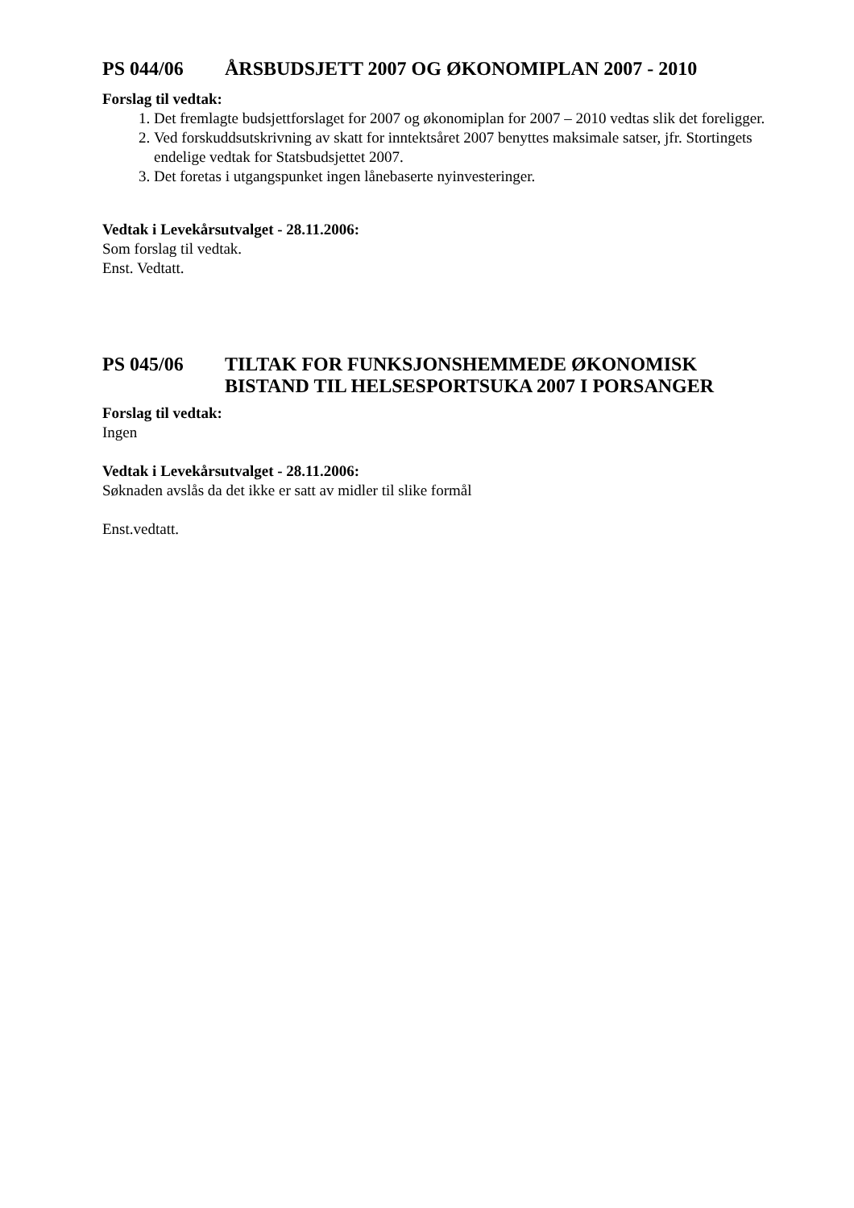PS 044/06 ÅRSBUDSJETT 2007 OG ØKONOMIPLAN 2007 - 2010
Forslag til vedtak:
1. Det fremlagte budsjettforslaget for 2007 og økonomiplan for 2007 – 2010 vedtas slik det foreligger.
2. Ved forskuddsutskrivning av skatt for inntektsåret 2007 benyttes maksimale satser, jfr. Stortingets endelige vedtak for Statsbudsjettet 2007.
3. Det foretas i utgangspunket ingen lånebaserte nyinvesteringer.
Vedtak i Levekårsutvalget - 28.11.2006:
Som forslag til vedtak.
Enst. Vedtatt.
PS 045/06 TILTAK FOR FUNKSJONSHEMMEDE ØKONOMISK BISTAND TIL HELSESPORTSUKA 2007 I PORSANGER
Forslag til vedtak:
Ingen
Vedtak i Levekårsutvalget - 28.11.2006:
Søknaden avslås da det ikke er satt av midler til slike formål
Enst.vedtatt.